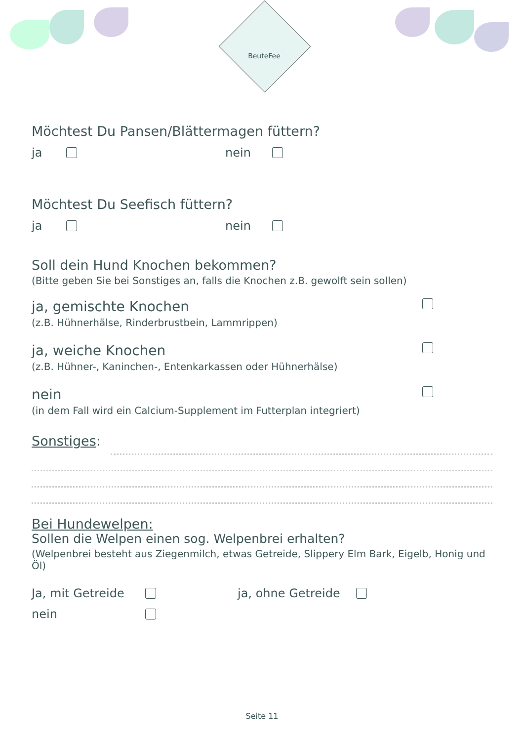BeuteFee
Möchtest Du Pansen/Blättermagen füttern?
ja nein
Möchtest Du Seefisch füttern?
ja nein
Soll dein Hund Knochen bekommen?
(Bitte geben Sie bei Sonstiges an, falls die Knochen z.B. gewolft sein sollen)
ja, gemischte Knochen
(z.B. Hühnerhälse, Rinderbrustbein, Lammrippen)
ja, weiche Knochen
(z.B. Hühner-, Kaninchen-, Entenkarkassen oder Hühnerhälse)
nein
(in dem Fall wird ein Calcium-Supplement im Futterplan integriert)
Sonstiges:
Bei Hundewelpen:
Sollen die Welpen einen sog. Welpenbrei erhalten?
(Welpenbrei besteht aus Ziegenmilch, etwas Getreide, Slippery Elm Bark, Eigelb, Honig und Öl)
Ja, mit Getreide ja, ohne Getreide
nein
Seite 11